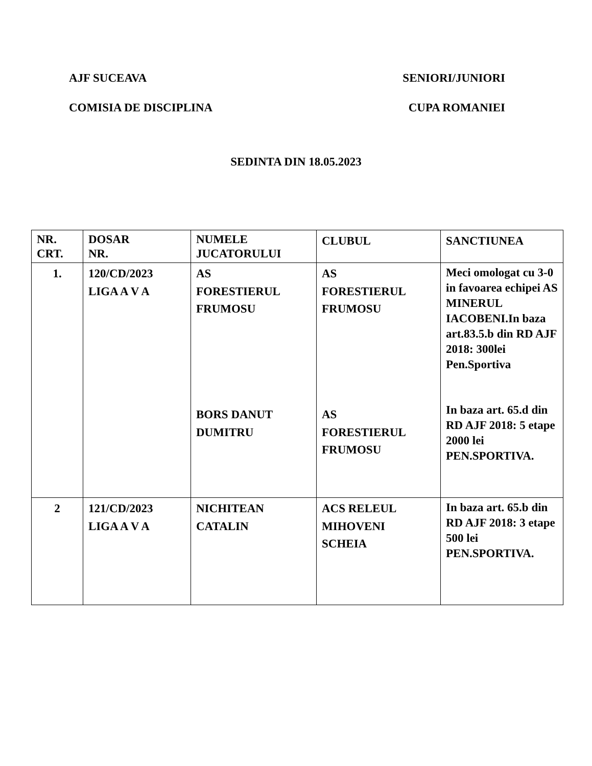AJF SUCEAVA SENIORI/JUNIORI
COMISIA DE DISCIPLINA CUPA ROMANIEI
SEDINTA DIN 18.05.2023
| NR. CRT. | DOSAR NR. | NUMELE JUCATORULUI | CLUBUL | SANCTIUNEA |
| 1. | 120/CD/2023 LIGA A V A | AS FORESTIERUL FRUMOSU BORS DANUT DUMITRU | AS FORESTIERUL FRUMOSU AS FORESTIERUL FRUMOSU | Meci omologat cu 3-0 in favoarea echipei AS MINERUL IACOBENI.In baza art.83.5.b din RD AJF 2018: 300lei Pen.Sportiva In baza art. 65.d din RD AJF 2018: 5 etape 2000 lei PEN.SPORTIVA. |
| 2 | 121/CD/2023 LIGA A V A | NICHITEAN CATALIN | ACS RELEUL MIHOVENI SCHEIA | In baza art. 65.b din RD AJF 2018: 3 etape 500 lei PEN.SPORTIVA. |